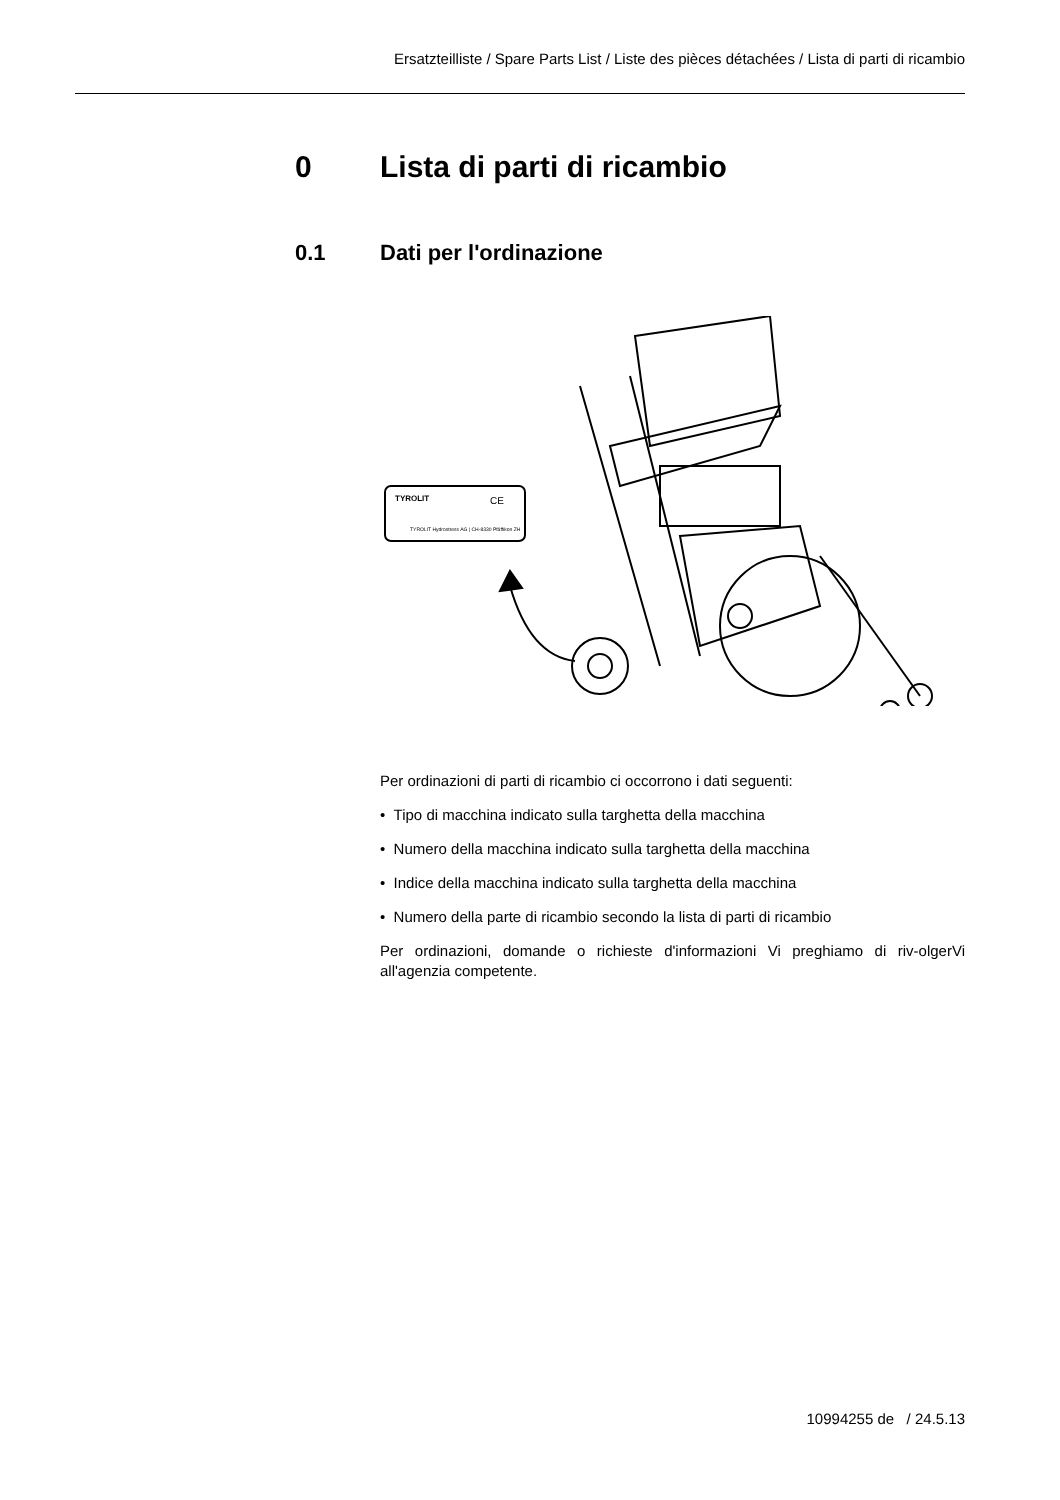Ersatzteilliste / Spare Parts List / Liste des pièces détachées / Lista di parti di ricambio
0 Lista di parti di ricambio
0.1 Dati per l'ordinazione
TYROLIT
CE
TYROLIT Hydrostress AG | CH-8330 Pfäffikon ZH
Per ordinazioni di parti di ricambio ci occorrono i dati seguenti:
• Tipo di macchina indicato sulla targhetta della macchina
• Numero della macchina indicato sulla targhetta della macchina
• Indice della macchina indicato sulla targhetta della macchina
• Numero della parte di ricambio secondo la lista di parti di ricambio
Per ordinazioni, domande o richieste d'informazioni Vi preghiamo di riv-olgerVi all'agenzia competente.
10994255 de / 24.5.13